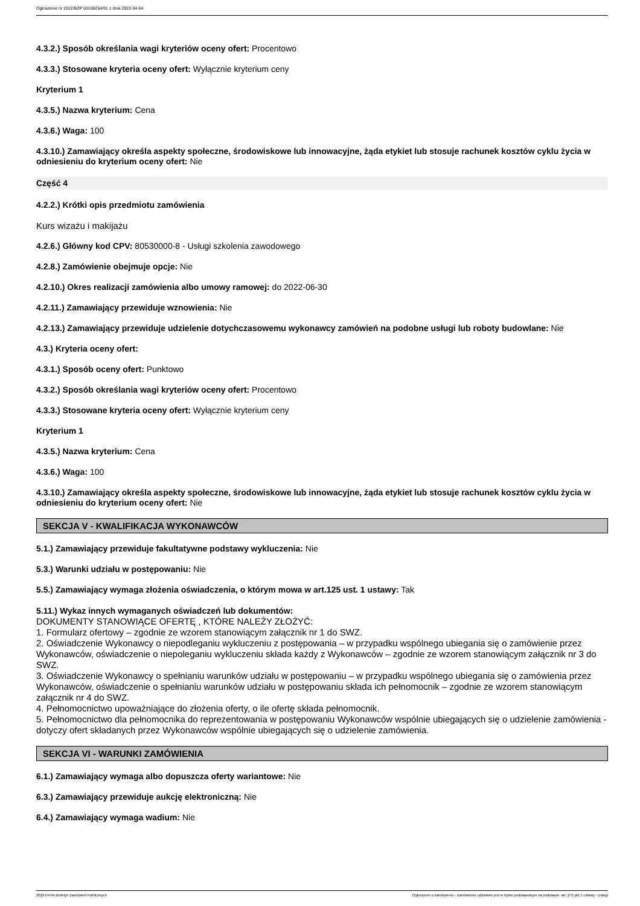Ogłoszenie nr 2022/BZP 00108264/01 z dnia 2022-04-04
4.3.2.) Sposób określania wagi kryteriów oceny ofert: Procentowo
4.3.3.) Stosowane kryteria oceny ofert: Wyłącznie kryterium ceny
Kryterium 1
4.3.5.) Nazwa kryterium: Cena
4.3.6.) Waga: 100
4.3.10.) Zamawiający określa aspekty społeczne, środowiskowe lub innowacyjne, żąda etykiet lub stosuje rachunek kosztów cyklu życia w odniesieniu do kryterium oceny ofert: Nie
Część 4
4.2.2.) Krótki opis przedmiotu zamówienia
Kurs wizażu i makijażu
4.2.6.) Główny kod CPV: 80530000-8 - Usługi szkolenia zawodowego
4.2.8.) Zamówienie obejmuje opcje: Nie
4.2.10.) Okres realizacji zamówienia albo umowy ramowej: do 2022-06-30
4.2.11.) Zamawiający przewiduje wznowienia: Nie
4.2.13.) Zamawiający przewiduje udzielenie dotychczasowemu wykonawcy zamówień na podobne usługi lub roboty budowlane: Nie
4.3.) Kryteria oceny ofert:
4.3.1.) Sposób oceny ofert: Punktowo
4.3.2.) Sposób określania wagi kryteriów oceny ofert: Procentowo
4.3.3.) Stosowane kryteria oceny ofert: Wyłącznie kryterium ceny
Kryterium 1
4.3.5.) Nazwa kryterium: Cena
4.3.6.) Waga: 100
4.3.10.) Zamawiający określa aspekty społeczne, środowiskowe lub innowacyjne, żąda etykiet lub stosuje rachunek kosztów cyklu życia w odniesieniu do kryterium oceny ofert: Nie
SEKCJA V - KWALIFIKACJA WYKONAWCÓW
5.1.) Zamawiający przewiduje fakultatywne podstawy wykluczenia: Nie
5.3.) Warunki udziału w postępowaniu: Nie
5.5.) Zamawiający wymaga złożenia oświadczenia, o którym mowa w art.125 ust. 1 ustawy: Tak
5.11.) Wykaz innych wymaganych oświadczeń lub dokumentów:
DOKUMENTY STANOWIĄCE OFERTĘ , KTÓRE NALEŻY ZŁOŻYĆ:
1. Formularz ofertowy – zgodnie ze wzorem stanowiącym załącznik nr 1 do SWZ.
2. Oświadczenie Wykonawcy o niepodleganiu wykluczeniu z postępowania – w przypadku wspólnego ubiegania się o zamówienie przez Wykonawców, oświadczenie o niepoleganiu wykluczeniu składa każdy z Wykonawców – zgodnie ze wzorem stanowiącym załącznik nr 3 do SWZ.
3. Oświadczenie Wykonawcy o spełnianiu warunków udziału w postępowaniu – w przypadku wspólnego ubiegania się o zamówienia przez Wykonawców, oświadczenie o spełnianiu warunków udziału w postępowaniu składa ich pełnomocnik – zgodnie ze wzorem stanowiącym załącznik nr 4 do SWZ.
4. Pełnomocnictwo upoważniające do złożenia oferty, o ile ofertę składa pełnomocnik.
5. Pełnomocnictwo dla pełnomocnika do reprezentowania w postępowaniu Wykonawców wspólnie ubiegających się o udzielenie zamówienia - dotyczy ofert składanych przez Wykonawców wspólnie ubiegających się o udzielenie zamówienia.
SEKCJA VI - WARUNKI ZAMÓWIENIA
6.1.) Zamawiający wymaga albo dopuszcza oferty wariantowe: Nie
6.3.) Zamawiający przewiduje aukcję elektroniczną: Nie
6.4.) Zamawiający wymaga wadium: Nie
2022-04-04 Biuletyn Zamówień Publicznych Ogłoszenie o zamówieniu - Zamówienie udzielane jest w trybie podstawowym na podstawie: art. 275 pkt 1 ustawy - Usługi